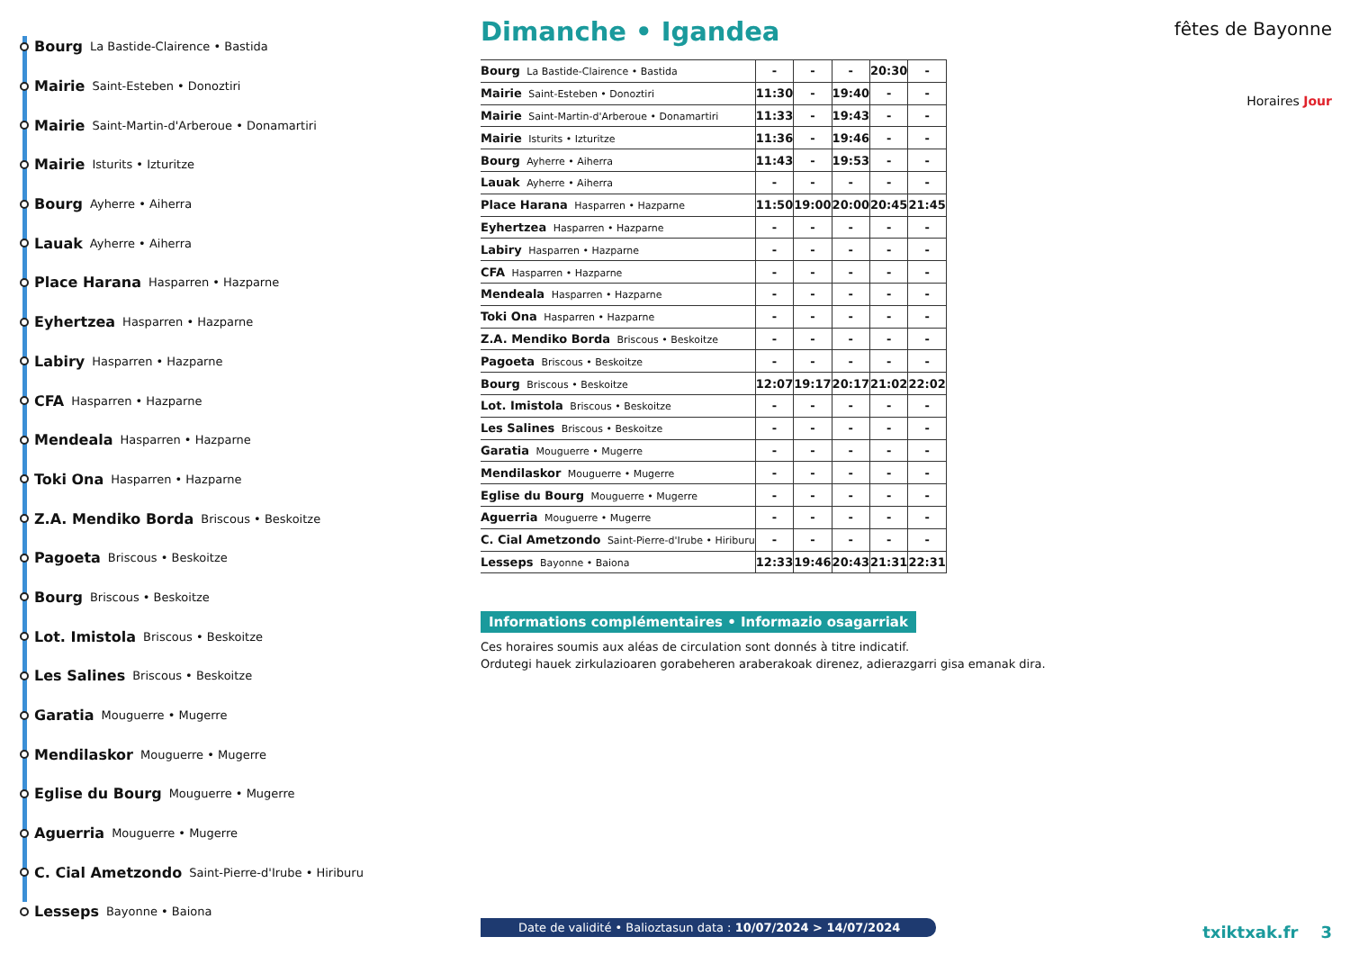Bourg La Bastide-Clairence • Bastida
Mairie Saint-Esteben • Donoztiri
Mairie Saint-Martin-d'Arberoue • Donamartiri
Mairie Isturits • Izturitze
Bourg Ayherre • Aiherra
Lauak Ayherre • Aiherra
Place Harana Hasparren • Hazparne
Eyhertzea Hasparren • Hazparne
Labiry Hasparren • Hazparne
CFA Hasparren • Hazparne
Mendeala Hasparren • Hazparne
Toki Ona Hasparren • Hazparne
Z.A. Mendiko Borda Briscous • Beskoitze
Pagoeta Briscous • Beskoitze
Bourg Briscous • Beskoitze
Lot. Imistola Briscous • Beskoitze
Les Salines Briscous • Beskoitze
Garatia Mouguerre • Mugerre
Mendilaskor Mouguerre • Mugerre
Eglise du Bourg Mouguerre • Mugerre
Aguerria Mouguerre • Mugerre
C. Cial Ametzondo Saint-Pierre-d'Irube • Hiriburu
Lesseps Bayonne • Baiona
Dimanche • Igandea
| Bourg La Bastide-Clairence • Bastida | - | - | - | 20:30 | - |
| Mairie Saint-Esteben • Donoztiri | 11:30 | - | 19:40 | - | - |
| Mairie Saint-Martin-d'Arberoue • Donamartiri | 11:33 | - | 19:43 | - | - |
| Mairie Isturits • Izturitze | 11:36 | - | 19:46 | - | - |
| Bourg Ayherre • Aiherra | 11:43 | - | 19:53 | - | - |
| Lauak Ayherre • Aiherra | - | - | - | - | - |
| Place Harana Hasparren • Hazparne | 11:50 | 19:00 | 20:00 | 20:45 | 21:45 |
| Eyhertzea Hasparren • Hazparne | - | - | - | - | - |
| Labiry Hasparren • Hazparne | - | - | - | - | - |
| CFA Hasparren • Hazparne | - | - | - | - | - |
| Mendeala Hasparren • Hazparne | - | - | - | - | - |
| Toki Ona Hasparren • Hazparne | - | - | - | - | - |
| Z.A. Mendiko Borda Briscous • Beskoitze | - | - | - | - | - |
| Pagoeta Briscous • Beskoitze | - | - | - | - | - |
| Bourg Briscous • Beskoitze | 12:07 | 19:17 | 20:17 | 21:02 | 22:02 |
| Lot. Imistola Briscous • Beskoitze | - | - | - | - | - |
| Les Salines Briscous • Beskoitze | - | - | - | - | - |
| Garatia Mouguerre • Mugerre | - | - | - | - | - |
| Mendilaskor Mouguerre • Mugerre | - | - | - | - | - |
| Eglise du Bourg Mouguerre • Mugerre | - | - | - | - | - |
| Aguerria Mouguerre • Mugerre | - | - | - | - | - |
| C. Cial Ametzondo Saint-Pierre-d'Irube • Hiriburu | - | - | - | - | - |
| Lesseps Bayonne • Baiona | 12:33 | 19:46 | 20:43 | 21:31 | 22:31 |
Informations complémentaires • Informazio osagarriak
Ces horaires soumis aux aléas de circulation sont donnés à titre indicatif.
Ordutegi hauek zirkulazioaren gorabeheren araberakoak direnez, adierazgarri gisa emanak dira.
Date de validité • Balioztasun data : 10/07/2024 > 14/07/2024
fêtes de Bayonne
Horaires Jour
txiktxak.fr 3